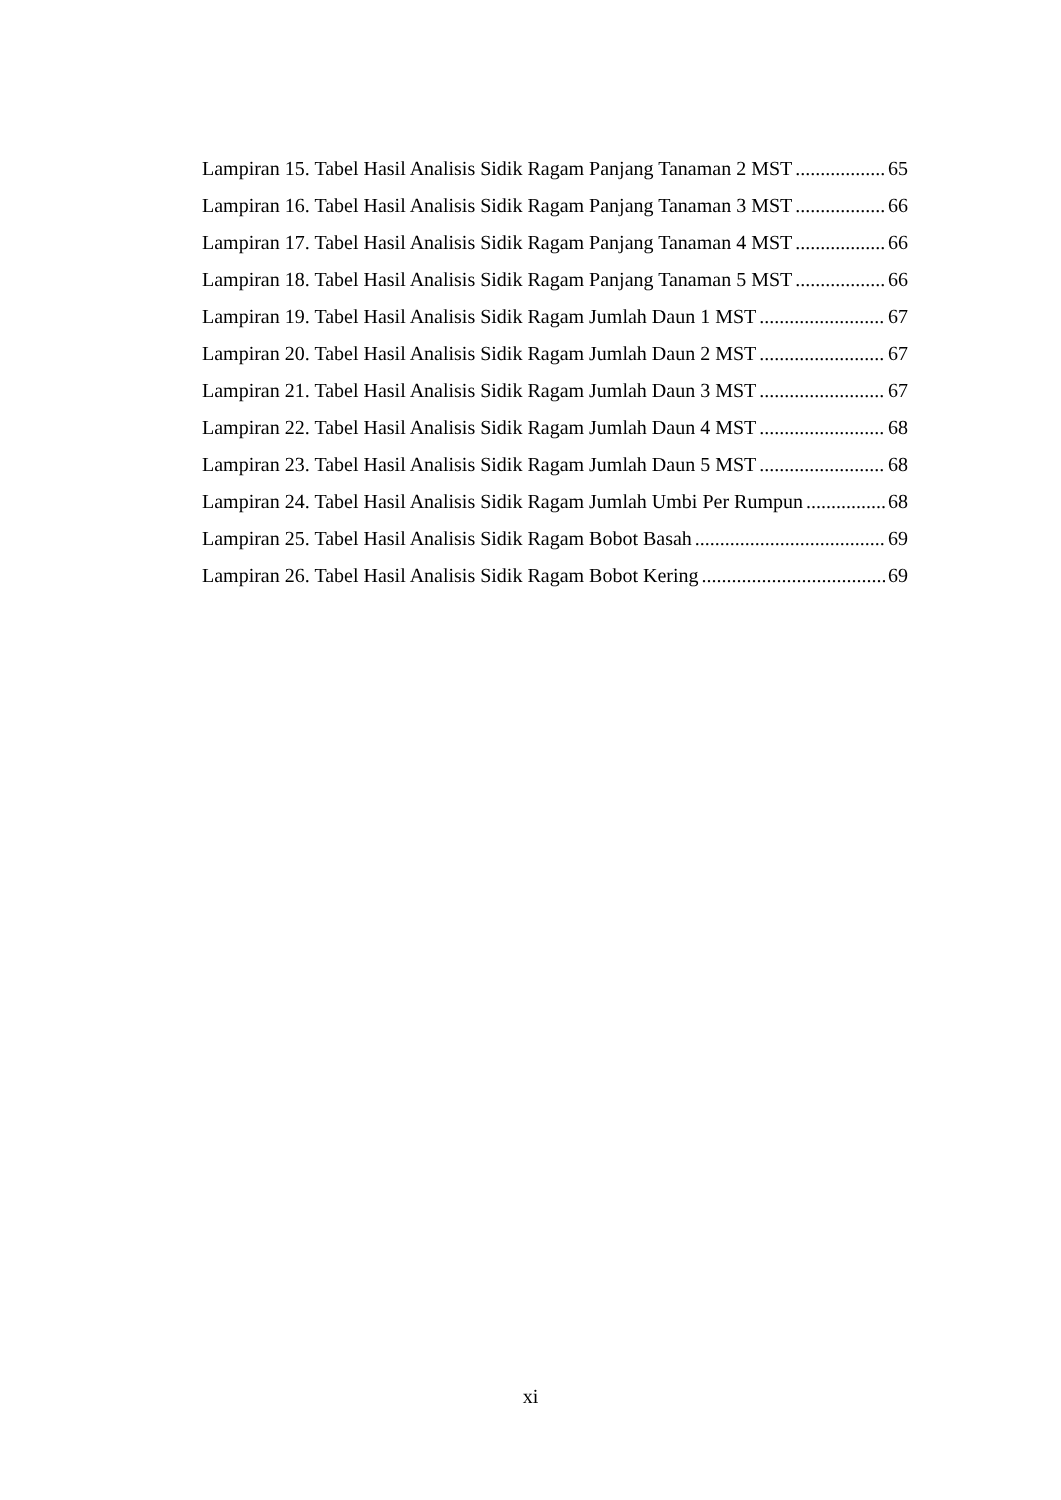Lampiran 15. Tabel Hasil Analisis Sidik Ragam Panjang Tanaman 2 MST 65
Lampiran 16. Tabel Hasil Analisis Sidik Ragam Panjang Tanaman 3 MST 66
Lampiran 17. Tabel Hasil Analisis Sidik Ragam Panjang Tanaman 4 MST 66
Lampiran 18. Tabel Hasil Analisis Sidik Ragam Panjang Tanaman 5 MST 66
Lampiran 19. Tabel Hasil Analisis Sidik Ragam Jumlah Daun 1 MST 67
Lampiran 20. Tabel Hasil Analisis Sidik Ragam Jumlah Daun 2 MST 67
Lampiran 21. Tabel Hasil Analisis Sidik Ragam Jumlah Daun 3 MST 67
Lampiran 22. Tabel Hasil Analisis Sidik Ragam Jumlah Daun 4 MST 68
Lampiran 23. Tabel Hasil Analisis Sidik Ragam Jumlah Daun 5 MST 68
Lampiran 24. Tabel Hasil Analisis Sidik Ragam Jumlah Umbi Per Rumpun 68
Lampiran 25. Tabel Hasil Analisis Sidik Ragam Bobot Basah 69
Lampiran 26. Tabel Hasil Analisis Sidik Ragam Bobot Kering 69
xi